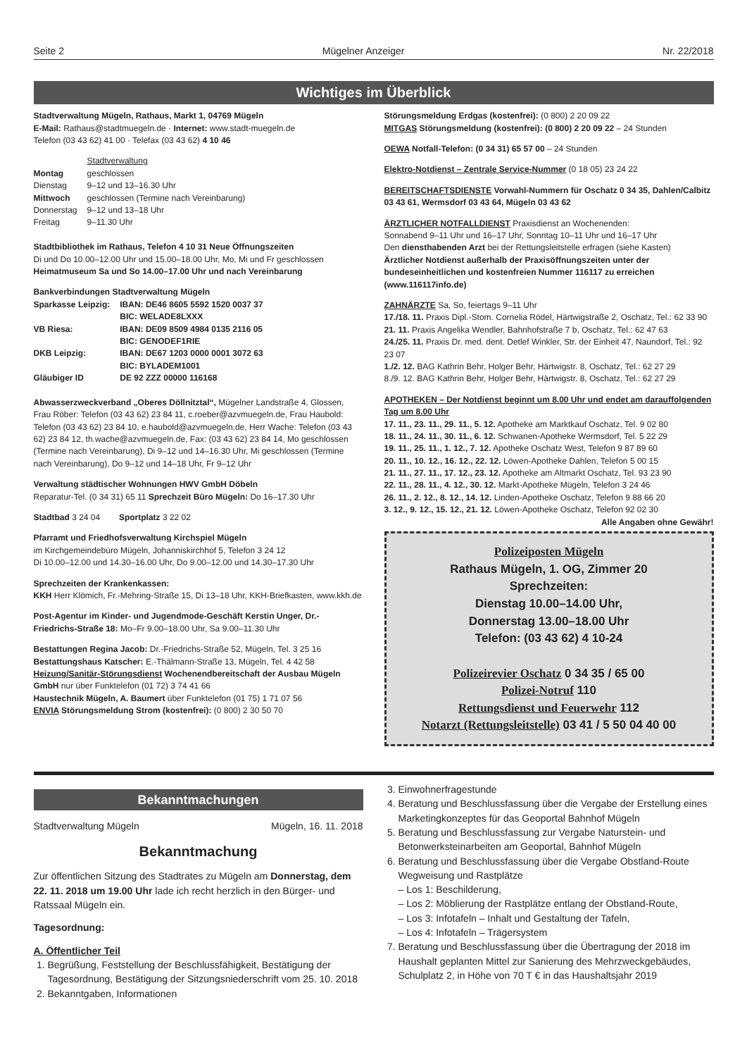Seite 2 Mügelner Anzeiger Nr. 22/2018
Wichtiges im Überblick
Stadtverwaltung Mügeln, Rathaus, Markt 1, 04769 Mügeln
E-Mail: Rathaus@stadtmuegeln.de · Internet: www.stadt-muegeln.de
Telefon (03 43 62) 41 00 · Telefax (03 43 62) 4 10 46
| | Stadtverwaltung |
| Montag | geschlossen |
| Dienstag | 9–12 und 13–16.30 Uhr |
| Mittwoch | geschlossen (Termine nach Vereinbarung) |
| Donnerstag | 9–12 und 13–18 Uhr |
| Freitag | 9–11.30 Uhr |
Stadtbibliothek im Rathaus, Telefon 4 10 31 Neue Öffnungszeiten
Di und Do 10.00–12.00 Uhr und 15.00–18.00 Uhr, Mo, Mi und Fr geschlossen
Heimatmuseum Sa und So 14.00–17.00 Uhr und nach Vereinbarung
Bankverbindungen Stadtverwaltung Mügeln
| Sparkasse Leipzig: | IBAN: DE46 8605 5592 1520 0037 37 BIC: WELADE8LXXX |
| VB Riesa: | IBAN: DE09 8509 4984 0135 2116 05 BIC: GENODEF1RIE |
| DKB Leipzig: | IBAN: DE67 1203 0000 0001 3072 63 BIC: BYLADEM1001 |
| Gläubiger ID | DE 92 ZZZ 00000 116168 |
Abwasserzweckverband „Oberes Döllnitztal“, Mügelner Landstraße 4, Glossen, Frau Röber: Telefon (03 43 62) 23 84 11, c.roeber@azvmuegeln.de, Frau Haubold: Telefon (03 43 62) 23 84 10, e.haubold@azvmuegeln.de, Herr Wache: Telefon (03 43 62) 23 84 12, th.wache@azvmuegeln.de, Fax: (03 43 62) 23 84 14, Mo geschlossen (Termine nach Vereinbarung), Di 9–12 und 14–16.30 Uhr, Mi geschlossen (Termine nach Vereinbarung), Do 9–12 und 14–18 Uhr, Fr 9–12 Uhr
Verwaltung städtischer Wohnungen HWV GmbH Döbeln
Reparatur-Tel. (0 34 31) 65 11 Sprechzeit Büro Mügeln: Do 16–17.30 Uhr
Stadtbad 3 24 04 Sportplatz 3 22 02
Pfarramt und Friedhofsverwaltung Kirchspiel Mügeln
im Kirchgemeindebüro Mügeln, Johanniskirchhof 5, Telefon 3 24 12
Di 10.00–12.00 und 14.30–16.00 Uhr, Do 9.00–12.00 und 14.30–17.30 Uhr
Sprechzeiten der Krankenkassen:
KKH Herr Klömich, Fr.-Mehring-Straße 15, Di 13–18 Uhr, KKH-Briefkasten, www.kkh.de
Post-Agentur im Kinder- und Jugendmode-Geschäft Kerstin Unger, Dr.-Friedrichs-Straße 18: Mo–Fr 9.00–18.00 Uhr, Sa 9.00–11.30 Uhr
Bestattungen Regina Jacob: Dr.-Friedrichs-Straße 52, Mügeln, Tel. 3 25 16
Bestattungshaus Katscher: E.-Thälmann-Straße 13, Mügeln, Tel. 4 42 58
Heizung/Sanitär-Störungsdienst Wochenendbereitschaft der Ausbau Mügeln GmbH nur über Funktelefon (01 72) 3 74 41 66
Haustechnik Mügeln, A. Baumert über Funktelefon (01 75) 1 71 07 56
ENVIA Störungsmeldung Strom (kostenfrei): (0 800) 2 30 50 70
Störungsmeldung Erdgas (kostenfrei): (0 800) 2 20 09 22
MITGAS Störungsmeldung (kostenfrei): (0 800) 2 20 09 22 – 24 Stunden
OEWA Notfall-Telefon: (0 34 31) 65 57 00 – 24 Stunden
Elektro-Notdienst – Zentrale Service-Nummer (0 18 05) 23 24 22
BEREITSCHAFTSDIENSTE Vorwahl-Nummern für Oschatz 0 34 35, Dahlen/Calbitz 03 43 61, Wermsdorf 03 43 64, Mügeln 03 43 62
ÄRZTLICHER NOTFALLDIENST Praxisdienst an Wochenenden:
Sonnabend 9–11 Uhr und 16–17 Uhr, Sonntag 10–11 Uhr und 16–17 Uhr
Den diensthabenden Arzt bei der Rettungsleitstelle erfragen (siehe Kasten)
Ärztlicher Notdienst außerhalb der Praxisöffnungszeiten unter der bundeseinheitlichen und kostenfreien Nummer 116117 zu erreichen (www.116117info.de)
ZAHNÄRZTE Sa, So, feiertags 9–11 Uhr
17./18. 11. Praxis Dipl.-Stom. Cornelia Rödel, Härtwigstraße 2, Oschatz, Tel.: 62 33 90
21. 11. Praxis Angelika Wendler, Bahnhofstraße 7 b, Oschatz, Tel.: 62 47 63
24./25. 11. Praxis Dr. med. dent. Detlef Winkler, Str. der Einheit 47, Naundorf, Tel.: 92 23 07
1./2. 12. BAG Kathrin Behr, Holger Behr, Härtwigstr. 8, Oschatz, Tel.: 62 27 29
8./9. 12. BAG Kathrin Behr, Holger Behr, Härtwigstr. 8, Oschatz, Tel.: 62 27 29
APOTHEKEN – Der Notdienst beginnt um 8.00 Uhr und endet am darauffolgenden Tag um 8.00 Uhr
17. 11., 23. 11., 29. 11., 5. 12. Apotheke am Marktkauf Oschatz, Tel. 9 02 80
18. 11., 24. 11., 30. 11., 6. 12. Schwanen-Apotheke Wermsdorf, Tel. 5 22 29
19. 11., 25. 11., 1. 12., 7. 12. Apotheke Oschatz West, Telefon 9 87 89 60
20. 11., 10. 12., 16. 12., 22. 12. Löwen-Apotheke Dahlen, Telefon 5 00 15
21. 11., 27. 11., 17. 12., 23. 12. Apotheke am Altmarkt Oschatz, Tel. 93 23 90
22. 11., 28. 11., 4. 12., 30. 12. Markt-Apotheke Mügeln, Telefon 3 24 46
26. 11., 2. 12., 8. 12., 14. 12. Linden-Apotheke Oschatz, Telefon 9 88 66 20
3. 12., 9. 12., 15. 12., 21. 12. Löwen-Apotheke Oschatz, Telefon 92 02 30
Alle Angaben ohne Gewähr!
Polizeiposten Mügeln
Rathaus Mügeln, 1. OG, Zimmer 20
Sprechzeiten:
Dienstag 10.00–14.00 Uhr,
Donnerstag 13.00–18.00 Uhr
Telefon: (03 43 62) 4 10-24
Polizeirevier Oschatz 0 34 35 / 65 00
Polizei-Notruf 110
Rettungsdienst und Feuerwehr 112
Notarzt (Rettungsleitstelle) 03 41 / 5 50 04 40 00
Bekanntmachungen
Stadtverwaltung Mügeln Mügeln, 16. 11. 2018
Bekanntmachung
Zur öffentlichen Sitzung des Stadtrates zu Mügeln am Donnerstag, dem 22. 11. 2018 um 19.00 Uhr lade ich recht herzlich in den Bürger- und Ratssaal Mügeln ein.
Tagesordnung:
A. Öffentlicher Teil
1. Begrüßung, Feststellung der Beschlussfähigkeit, Bestätigung der Tagesordnung, Bestätigung der Sitzungsniederschrift vom 25. 10. 2018
2. Bekanntgaben, Informationen
3. Einwohnerfragestunde
4. Beratung und Beschlussfassung über die Vergabe der Erstellung eines Marketingkonzeptes für das Geoportal Bahnhof Mügeln
5. Beratung und Beschlussfassung zur Vergabe Naturstein- und Betonwerksteinarbeiten am Geoportal, Bahnhof Mügeln
6. Beratung und Beschlussfassung über die Vergabe Obstland-Route Wegweisung und Rastplätze
– Los 1: Beschilderung,
– Los 2: Möblierung der Rastplätze entlang der Obstland-Route,
– Los 3: Infotafeln – Inhalt und Gestaltung der Tafeln,
– Los 4: Infotafeln – Trägersystem
7. Beratung und Beschlussfassung über die Übertragung der 2018 im Haushalt geplanten Mittel zur Sanierung des Mehrzweckgebäudes, Schulplatz 2, in Höhe von 70 T € in das Haushaltsjahr 2019